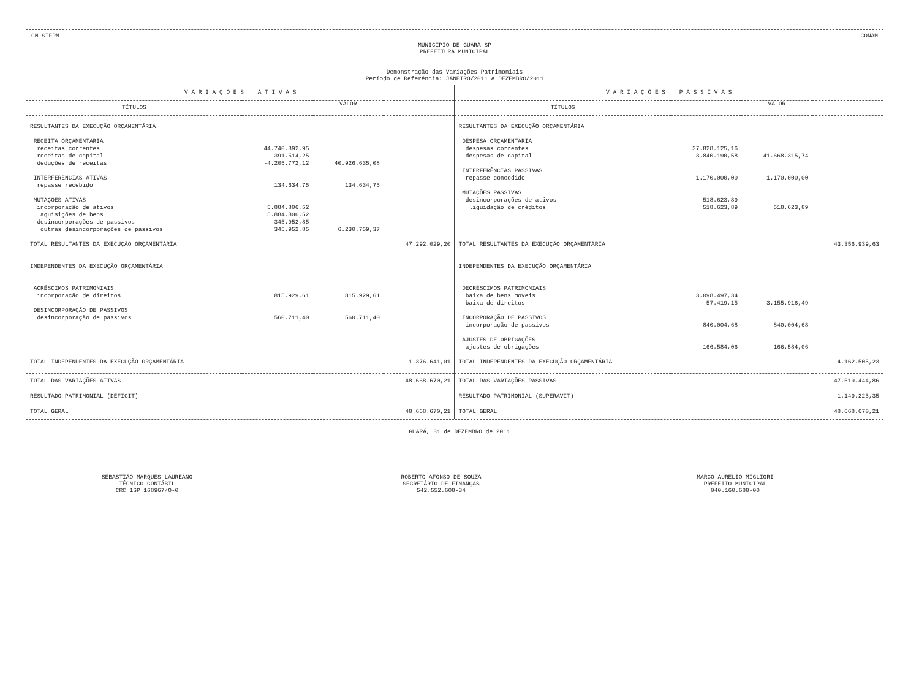CN-SIFPM CONAM
MUNICÍPIO DE GUARÁ-SP
PREFEITURA MUNICIPAL
Demonstração das Variações Patrimoniais
Período de Referência: JANEIRO/2011 A DEZEMBRO/2011
| V A R I A Ç Õ E S A T I V A S | | | | V A R I A Ç Õ E S P A S S I V A S | | | |
| --- | --- | --- | --- | --- | --- | --- | --- |
| TÍTULOS | | VALOR | | TÍTULOS | | VALOR | |
| RESULTANTES DA EXECUÇÃO ORÇAMENTÁRIA | | | | RESULTANTES DA EXECUÇÃO ORÇAMENTÁRIA | | | |
| RECEITA ORÇAMENTÁRIA | | | | DESPESA ORÇAMENTARIA | | | |
| receitas correntes | 44.740.892,95 | | | despesas correntes | 37.828.125,16 | | |
| receitas de capital | 391.514,25 | | | despesas de capital | 3.840.190,58 | 41.668.315,74 | |
| deduções de receitas | -4.205.772,12 | 40.926.635,08 | | | | | |
| | | | | INTERFERÊNCIAS PASSIVAS | | | |
| INTERFERÊNCIAS ATIVAS | | | | repasse concedido | 1.170.000,00 | 1.170.000,00 | |
| repasse recebido | 134.634,75 | 134.634,75 | | | | | |
| | | | | MUTAÇÕES PASSIVAS | | | |
| MUTAÇÕES ATIVAS | | | | desincorporações de ativos | 518.623,89 | | |
| incorporação de ativos | 5.884.806,52 | | | liquidação de créditos | 518.623,89 | 518.623,89 | |
| aquisições de bens | 5.884.806,52 | | | | | | |
| desincorporações de passivos | 345.952,85 | | | | | | |
| outras desincorporações de passivos | 345.952,85 | 6.230.759,37 | | | | | |
| TOTAL RESULTANTES DA EXECUÇÃO ORÇAMENTÁRIA | | | 47.292.029,20 | TOTAL RESULTANTES DA EXECUÇÃO ORÇAMENTÁRIA | | | 43.356.939,63 |
| INDEPENDENTES DA EXECUÇÃO ORÇAMENTÁRIA | | | | INDEPENDENTES DA EXECUÇÃO ORÇAMENTÁRIA | | | |
| ACRÉSCIMOS PATRIMONIAIS | | | | DECRÉSCIMOS PATRIMONIAIS | | | |
| incorporação de direitos | 815.929,61 | 815.929,61 | | baixa de bens moveis | 3.098.497,34 | | |
| | | | | baixa de direitos | 57.419,15 | 3.155.916,49 | |
| DESINCORPORAÇÃO DE PASSIVOS | | | | | | | |
| desincorporação de passivos | 560.711,40 | 560.711,40 | | INCORPORAÇÃO DE PASSIVOS | | | |
| | | | | incorporação de passivos | 840.004,68 | 840.004,68 | |
| | | | | AJUSTES DE OBRIGAÇÕES | | | |
| | | | | ajustes de obrigações | 166.584,06 | 166.584,06 | |
| TOTAL INDEPENDENTES DA EXECUÇÃO ORÇAMENTÁRIA | | | 1.376.641,01 | TOTAL INDEPENDENTES DA EXECUÇÃO ORÇAMENTÁRIA | | | 4.162.505,23 |
| TOTAL DAS VARIAÇÕES ATIVAS | | | 48.668.670,21 | TOTAL DAS VARIAÇÕES PASSIVAS | | | 47.519.444,86 |
| RESULTADO PATRIMONIAL (DÉFICIT) | | | | RESULTADO PATRIMONIAL (SUPERÁVIT) | | | 1.149.225,35 |
| TOTAL GERAL | | | 48.668.670,21 | TOTAL GERAL | | | 48.668.670,21 |
GUARÁ, 31 de DEZEMBRO de 2011
SEBASTIÃO MARQUES LAUREANO
TÉCNICO CONTÁBIL
CRC 1SP 168967/O-0
ROBERTO AFONSO DE SOUZA
SECRETÁRIO DE FINANÇAS
542.552.608-34
MARCO AURÉLIO MIGLIORI
PREFEITO MUNICIPAL
040.160.688-00